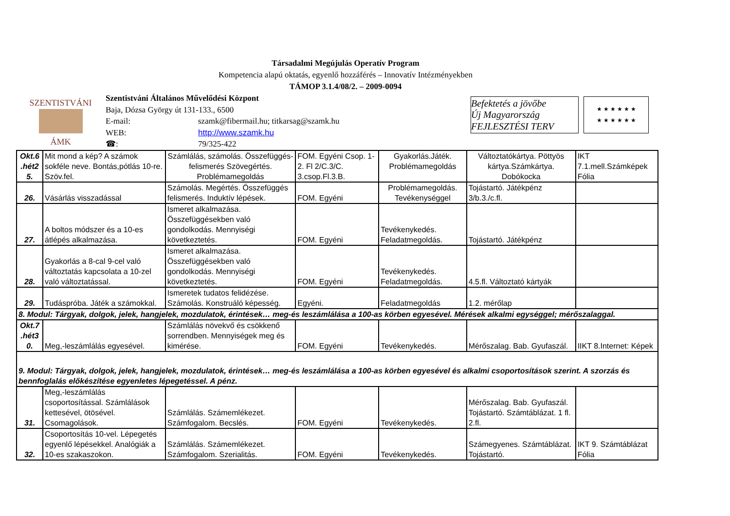Társadalmi Megújulás Operatív Program
Kompetencia alapú oktatás, egyenlő hozzáférés – Innovatív Intézményekben
TÁMOP 3.1.4/08/2. – 2009-0094
SZENTISTVÁNI
ÁMK
Szentistváni Általános Művelődési Központ
Baja, Dózsa György út 131-133., 6500
| E-mail: | szamk@fibermail.hu; titkarsag@szamk.hu |
| WEB: | http://www.szamk.hu |
| ☎: | 79/325-422 |
Befektetés a jövőbe
Új Magyarország FEJLESZTÉSI TERV
★ ★ ★ ★ ★ ★
★ ★ ★ ★ ★ ★
| Okt.6 .hét2 5. | Mit mond a kép? A számok sokféle neve. Bontás,pótlás 10-re. Szöv.fel. | Számlálás, számolás. Összefüggés- felismerés Szövegértés. Problémamegoldás | FOM. Egyéni Csop. 1-2. Fl 2/C.3/C. 3.csop.Fl.3.B. | Gyakorlás.Játék. Problémamegoldás | Változtatókártya. Pöttyös kártya.Számkártya. Dobókocka | IKT 7.1.mell.Számképek Fólia |
| 26. | Vásárlás visszadással | Számolás. Megértés. Összefüggés felismerés. Induktív lépések. | FOM. Egyéni | Problémamegoldás. Tevékenységgel | Tojástartó. Játékpénz 3/b.3./c.fl. | |
| 27. | A boltos módszer és a 10-es átlépés alkalmazása. | Ismeret alkalmazása. Összefüggésekben való gondolkodás. Mennyiségi következtetés. | FOM. Egyéni | Tevékenykedés. Feladatmegoldás. | Tojástartó. Játékpénz | |
| 28. | Gyakorlás a 8-cal 9-cel való változtatás kapcsolata a 10-zel való változtatással. | Ismeret alkalmazása. Összefüggésekben való gondolkodás. Mennyiségi következtetés. | FOM. Egyéni | Tevékenykedés. Feladatmegoldás. | 4.5.fl. Változtató kártyák | |
| 29. | Tudáspróba. Játék a számokkal. | Ismeretek tudatos felidézése. Számolás. Konstruáló képesség. | Egyéni. | Feladatmegoldás | 1.2. mérőlap | |
| 8. Modul: Tárgyak, dolgok, jelek, hangjelek, mozdulatok, érintések… meg-és leszámlálása a 100-as körben egyesével. Mérések alkalmi egységgel; mérőszalaggal. | | | | | | |
| Okt.7 .hét3 0. | Meg,-leszámlálás egyesével. | Számlálás növekvő és csökkenő sorrendben. Mennyiségek meg és kimérése. | FOM. Egyéni | Tevékenykedés. | Mérőszalag. Bab. Gyufaszál. | IIKT 8.Internet: Képek |
| 9. Modul: Tárgyak, dolgok, jelek, hangjelek, mozdulatok, érintések… meg-és leszámlálása a 100-as körben egyesével és alkalmi csoportosítások szerint. A szorzás és bennfoglalás előkészítése egyenletes lépegetéssel. A pénz. | | | | | | |
| 31. | Meg,-leszámlálás csoportosítással. Számlálások kettesével, ötösével. Csomagolások. | Számlálás. Számemlékezet. Számfogalom. Becslés. | FOM. Egyéni | Tevékenykedés. | Mérőszalag. Bab. Gyufaszál. Tojástartó. Számtáblázat. 1 fl. 2.fl. | |
| 32. | Csoportosítás 10-vel. Lépegetés egyenlő lépésekkel. Analógiák a 10-es szakaszokon. | Számlálás. Számemlékezet. Számfogalom. Szerialitás. | FOM. Egyéni | Tevékenykedés. | Számegyenes. Számtáblázat. Tojástartó. | IKT 9. Számtáblázat Fólia |